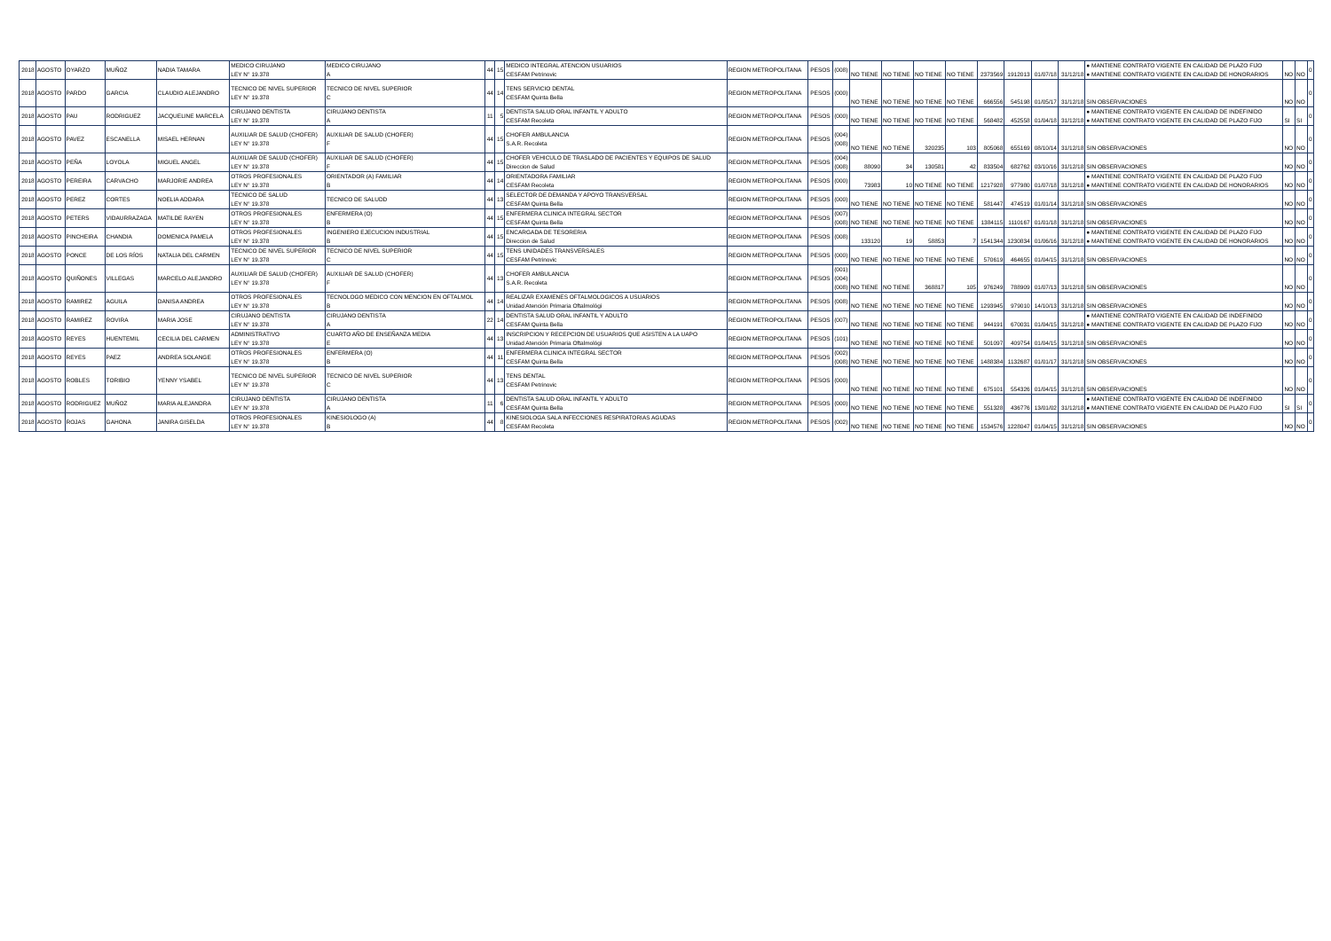| 2018 | AGOSTO | OYARZO | MUÑOZ | NADIA TAMARA | MEDICO CIRUJANO LEY N° 19.378 | MEDICO CIRUJANO A | 44 | 15 | MEDICO INTEGRAL ATENCION USUARIOS CESFAM Petrinovic | REGION METROPOLITANA | PESOS | (008) | NO TIENE | NO TIENE | NO TIENE | NO TIENE | 2373569 | 1912013 | 01/07/18 | 31/12/18 | ● MANTIENE CONTRATO VIGENTE EN CALIDAD DE PLAZO FIJO ● MANTIENE CONTRATO VIGENTE EN CALIDAD DE HONORARIOS | NO | NO | 0 |
| 2018 | AGOSTO | PARDO | GARCIA | CLAUDIO ALEJANDRO | TECNICO DE NIVEL SUPERIOR LEY N° 19.378 | TECNICO DE NIVEL SUPERIOR C | 44 | 14 | TENS SERVICIO DENTAL CESFAM Quinta Bella | REGION METROPOLITANA | PESOS | (000) | NO TIENE | NO TIENE | NO TIENE | NO TIENE | 666556 | 545198 | 01/05/17 | 31/12/18 | SIN OBSERVACIONES | NO | NO | 0 |
| 2018 | AGOSTO | PAU | RODRIGUEZ | JACQUELINE MARCELA | CIRUJANO DENTISTA LEY N° 19.378 | CIRUJANO DENTISTA A | 11 | 5 | DENTISTA SALUD ORAL INFANTIL Y ADULTO CESFAM Recoleta | REGION METROPOLITANA | PESOS | (000) | NO TIENE | NO TIENE | NO TIENE | NO TIENE | 568482 | 452558 | 01/04/18 | 31/12/18 | ● MANTIENE CONTRATO VIGENTE EN CALIDAD DE INDEFINIDO ● MANTIENE CONTRATO VIGENTE EN CALIDAD DE PLAZO FIJO | SI | SI | 0 |
| 2018 | AGOSTO | PAVEZ | ESCANELLA | MISAEL HERNAN | AUXILIAR DE SALUD (CHOFER) LEY N° 19.378 | AUXILIAR DE SALUD (CHOFER) F | 44 | 15 | CHOFER AMBULANCIA S.A.R. Recoleta | REGION METROPOLITANA | PESOS | (004) (008) | NO TIENE | NO TIENE | 320235 | 103 | 805068 | 655169 | 08/10/14 | 31/12/18 | SIN OBSERVACIONES | NO | NO | 0 |
| 2018 | AGOSTO | PEÑA | LOYOLA | MIGUEL ANGEL | AUXILIAR DE SALUD (CHOFER) LEY N° 19.378 | AUXILIAR DE SALUD (CHOFER) F | 44 | 15 | CHOFER VEHICULO DE TRASLADO DE PACIENTES Y EQUIPOS DE SALUD Direccion de Salud | REGION METROPOLITANA | PESOS | (004) (008) | 88090 | 34 | 130581 | 42 | 833504 | 682762 | 03/10/16 | 31/12/18 | SIN OBSERVACIONES | NO | NO | 0 |
| 2018 | AGOSTO | PEREIRA | CARVACHO | MARJORIE ANDREA | OTROS PROFESIONALES LEY N° 19.378 | ORIENTADOR (A) FAMILIAR B | 44 | 14 | ORIENTADORA FAMILIAR CESFAM Recoleta | REGION METROPOLITANA | PESOS | (000) | 73983 | 10 | NO TIENE | NO TIENE | 1217928 | 977980 | 01/07/18 | 31/12/18 | ● MANTIENE CONTRATO VIGENTE EN CALIDAD DE PLAZO FIJO ● MANTIENE CONTRATO VIGENTE EN CALIDAD DE HONORARIOS | NO | NO | 0 |
| 2018 | AGOSTO | PEREZ | CORTES | NOELIA ADDARA | TECNICO DE SALUD LEY N° 19.378 | TECNICO DE SALUDD | 44 | 13 | SELECTOR DE DEMANDA Y APOYO TRANSVERSAL CESFAM Quinta Bella | REGION METROPOLITANA | PESOS | (000) | NO TIENE | NO TIENE | NO TIENE | NO TIENE | 581447 | 474519 | 01/01/14 | 31/12/18 | SIN OBSERVACIONES | NO | NO | 0 |
| 2018 | AGOSTO | PETERS | VIDAURRAZAGA | MATILDE RAYEN | OTROS PROFESIONALES LEY N° 19.378 | ENFERMERA (O) B | 44 | 15 | ENFERMERA CLINICA INTEGRAL SECTOR CESFAM Quinta Bella | REGION METROPOLITANA | PESOS | (007) (008) | NO TIENE | NO TIENE | NO TIENE | NO TIENE | 1384115 | 1110167 | 01/01/18 | 31/12/18 | SIN OBSERVACIONES | NO | NO | 0 |
| 2018 | AGOSTO | PINCHEIRA | CHANDIA | DOMENICA PAMELA | OTROS PROFESIONALES LEY N° 19.378 | INGENIERO EJECUCION INDUSTRIAL B | 44 | 15 | ENCARGADA DE TESORERIA Direccion de Salud | REGION METROPOLITANA | PESOS | (008) | 133120 | 19 | 58853 | 7 | 1541344 | 1230834 | 01/06/16 | 31/12/18 | ● MANTIENE CONTRATO VIGENTE EN CALIDAD DE PLAZO FIJO ● MANTIENE CONTRATO VIGENTE EN CALIDAD DE HONORARIOS | NO | NO | 0 |
| 2018 | AGOSTO | PONCE | DE LOS RÍOS | NATALIA DEL CARMEN | TECNICO DE NIVEL SUPERIOR LEY N° 19.378 | TECNICO DE NIVEL SUPERIOR C | 44 | 15 | TENS UNIDADES TRANSVERSALES CESFAM Petrinovic | REGION METROPOLITANA | PESOS | (000) | NO TIENE | NO TIENE | NO TIENE | NO TIENE | 570619 | 464655 | 01/04/15 | 31/12/18 | SIN OBSERVACIONES | NO | NO | 0 |
| 2018 | AGOSTO | QUIÑONES | VILLEGAS | MARCELO ALEJANDRO | AUXILIAR DE SALUD (CHOFER) LEY N° 19.378 | AUXILIAR DE SALUD (CHOFER) F | 44 | 13 | CHOFER AMBULANCIA S.A.R. Recoleta | REGION METROPOLITANA | PESOS | (001) (004) (008) | NO TIENE | NO TIENE | 368817 | 105 | 976249 | 788909 | 01/07/13 | 31/12/18 | SIN OBSERVACIONES | NO | NO | 0 |
| 2018 | AGOSTO | RAMIREZ | AGUILA | DANISA ANDREA | OTROS PROFESIONALES LEY N° 19.378 | TECNOLOGO MEDICO CON MENCION EN OFTALMOL B | 44 | 14 | REALIZAR EXAMENES OFTALMOLOGICOS A USUARIOS Unidad Atención Primaria Oftalmológi | REGION METROPOLITANA | PESOS | (008) | NO TIENE | NO TIENE | NO TIENE | NO TIENE | 1293945 | 979010 | 14/10/13 | 31/12/18 | SIN OBSERVACIONES | NO | NO | 0 |
| 2018 | AGOSTO | RAMIREZ | ROVIRA | MARIA JOSE | CIRUJANO DENTISTA LEY N° 19.378 | CIRUJANO DENTISTA A | 22 | 14 | DENTISTA SALUD ORAL INFANTIL Y ADULTO CESFAM Quinta Bella | REGION METROPOLITANA | PESOS | (007) | NO TIENE | NO TIENE | NO TIENE | NO TIENE | 944191 | 670031 | 01/04/15 | 31/12/18 | ● MANTIENE CONTRATO VIGENTE EN CALIDAD DE INDEFINIDO ● MANTIENE CONTRATO VIGENTE EN CALIDAD DE PLAZO FIJO | NO | NO | 0 |
| 2018 | AGOSTO | REYES | HUENTEMIL | CECILIA DEL CARMEN | ADMINISTRATIVO LEY N° 19.378 | CUARTO AÑO DE ENSEÑANZA MEDIA E | 44 | 13 | INSCRIPCION Y RECEPCION DE USUARIOS QUE ASISTEN A LA UAPO Unidad Atención Primaria Oftalmológi | REGION METROPOLITANA | PESOS | (101) | NO TIENE | NO TIENE | NO TIENE | NO TIENE | 501097 | 409754 | 01/04/15 | 31/12/18 | SIN OBSERVACIONES | NO | NO | 0 |
| 2018 | AGOSTO | REYES | PAEZ | ANDREA SOLANGE | OTROS PROFESIONALES LEY N° 19.378 | ENFERMERA (O) B | 44 | 11 | ENFERMERA CLINICA INTEGRAL SECTOR CESFAM Quinta Bella | REGION METROPOLITANA | PESOS | (002) (008) | NO TIENE | NO TIENE | NO TIENE | NO TIENE | 1488384 | 1132687 | 01/01/17 | 31/12/18 | SIN OBSERVACIONES | NO | NO | 0 |
| 2018 | AGOSTO | ROBLES | TORIBIO | YENNY YSABEL | TECNICO DE NIVEL SUPERIOR LEY N° 19.378 | TECNICO DE NIVEL SUPERIOR C | 44 | 13 | TENS DENTAL CESFAM Petrinovic | REGION METROPOLITANA | PESOS | (000) | NO TIENE | NO TIENE | NO TIENE | NO TIENE | 675101 | 554326 | 01/04/15 | 31/12/18 | SIN OBSERVACIONES | NO | NO | 0 |
| 2018 | AGOSTO | RODRIGUEZ | MUÑOZ | MARIA ALEJANDRA | CIRUJANO DENTISTA LEY N° 19.378 | CIRUJANO DENTISTA A | 11 | 6 | DENTISTA SALUD ORAL INFANTIL Y ADULTO CESFAM Quinta Bella | REGION METROPOLITANA | PESOS | (000) | NO TIENE | NO TIENE | NO TIENE | NO TIENE | 551328 | 436776 | 13/01/02 | 31/12/18 | ● MANTIENE CONTRATO VIGENTE EN CALIDAD DE INDEFINIDO ● MANTIENE CONTRATO VIGENTE EN CALIDAD DE PLAZO FIJO | SI | SI | 0 |
| 2018 | AGOSTO | ROJAS | GAHONA | JANIRA GISELDA | OTROS PROFESIONALES LEY N° 19.378 | KINESIOLOGO (A) B | 44 | 8 | KINESIOLOGA SALA INFECCIONES RESPIRATORIAS AGUDAS CESFAM Recoleta | REGION METROPOLITANA | PESOS | (002) | NO TIENE | NO TIENE | NO TIENE | NO TIENE | 1534576 | 1228047 | 01/04/15 | 31/12/18 | SIN OBSERVACIONES | NO | NO | 0 |